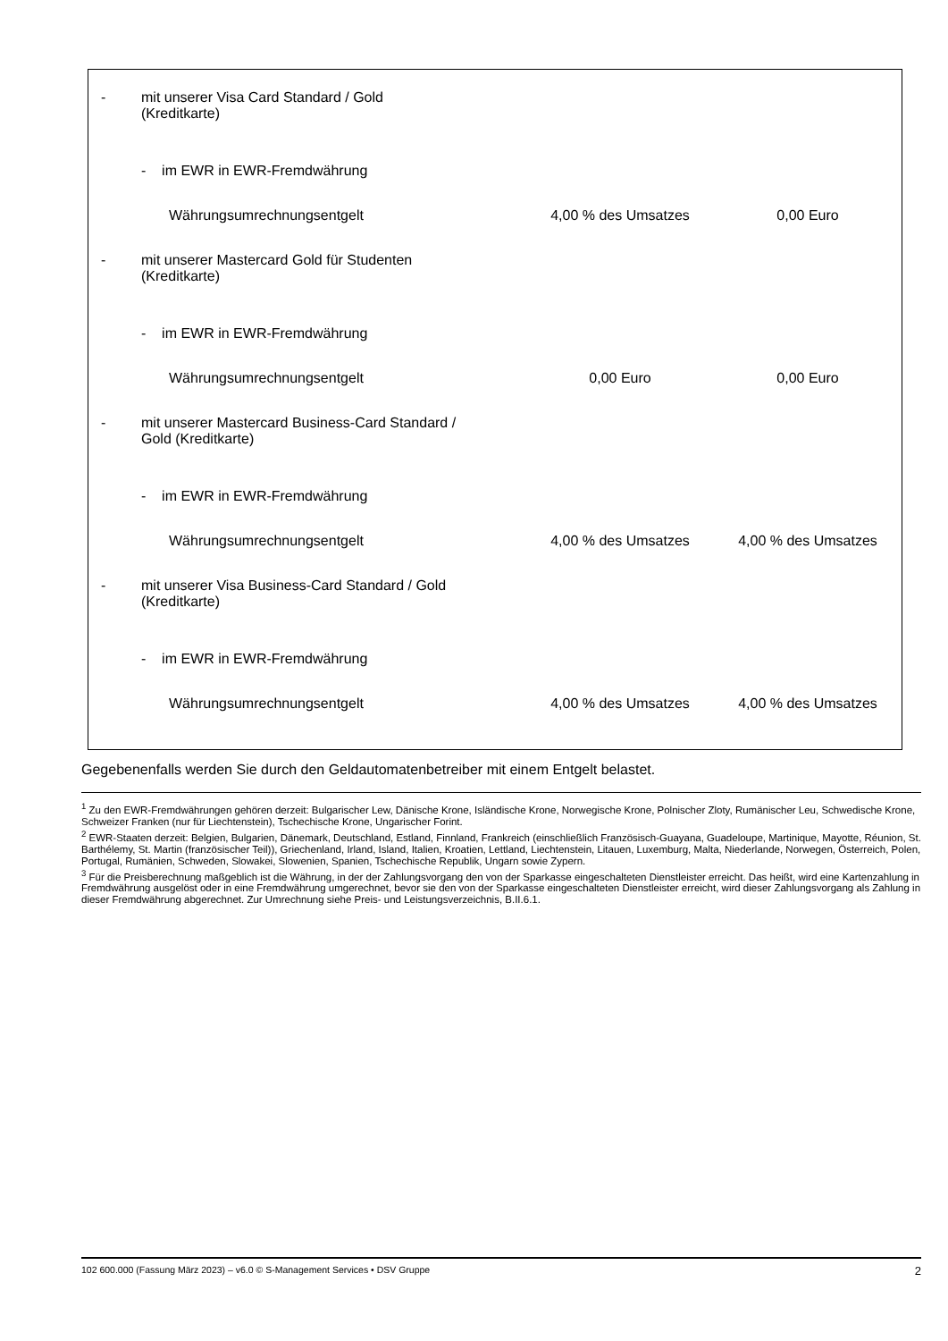| - | mit unserer Visa Card Standard / Gold (Kreditkarte) | | |
| | - im EWR in EWR-Fremdwährung | | |
| | Währungsumrechnungsentgelt | 4,00 % des Umsatzes | 0,00 Euro |
| - | mit unserer Mastercard Gold für Studenten (Kreditkarte) | | |
| | - im EWR in EWR-Fremdwährung | | |
| | Währungsumrechnungsentgelt | 0,00 Euro | 0,00 Euro |
| - | mit unserer Mastercard Business-Card Standard / Gold (Kreditkarte) | | |
| | - im EWR in EWR-Fremdwährung | | |
| | Währungsumrechnungsentgelt | 4,00 % des Umsatzes | 4,00 % des Umsatzes |
| - | mit unserer Visa Business-Card Standard / Gold (Kreditkarte) | | |
| | - im EWR in EWR-Fremdwährung | | |
| | Währungsumrechnungsentgelt | 4,00 % des Umsatzes | 4,00 % des Umsatzes |
Gegebenenfalls werden Sie durch den Geldautomatenbetreiber mit einem Entgelt belastet.
<sup>1</sup> Zu den EWR-Fremdwährungen gehören derzeit: Bulgarischer Lew, Dänische Krone, Isländische Krone, Norwegische Krone, Polnischer Zloty, Rumänischer Leu, Schwedische Krone, Schweizer Franken (nur für Liechtenstein), Tschechische Krone, Ungarischer Forint.
<sup>2</sup> EWR-Staaten derzeit: Belgien, Bulgarien, Dänemark, Deutschland, Estland, Finnland, Frankreich (einschließlich Französisch-Guayana, Guadeloupe, Martinique, Mayotte, Réunion, St. Barthélemy, St. Martin (französischer Teil)), Griechenland, Irland, Island, Italien, Kroatien, Lettland, Liechtenstein, Litauen, Luxemburg, Malta, Niederlande, Norwegen, Österreich, Polen, Portugal, Rumänien, Schweden, Slowakei, Slowenien, Spanien, Tschechische Republik, Ungarn sowie Zypern.
<sup>3</sup> Für die Preisberechnung maßgeblich ist die Währung, in der der Zahlungsvorgang den von der Sparkasse eingeschalteten Dienstleister erreicht. Das heißt, wird eine Kartenzahlung in Fremdwährung ausgelöst oder in eine Fremdwährung umgerechnet, bevor sie den von der Sparkasse eingeschalteten Dienstleister erreicht, wird dieser Zahlungsvorgang als Zahlung in dieser Fremdwährung abgerechnet. Zur Umrechnung siehe Preis- und Leistungsverzeichnis, B.II.6.1.
102 600.000 (Fassung März 2023) – v6.0 © S-Management Services • DSV Gruppe 2